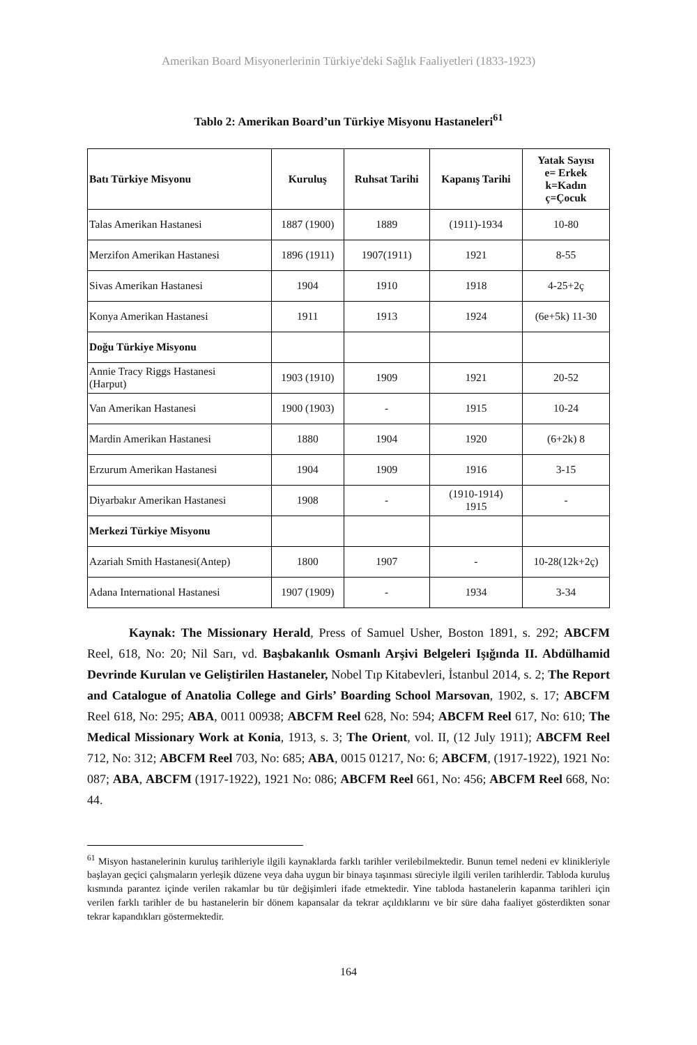Amerikan Board Misyonerlerinin Türkiye'deki Sağlık Faaliyetleri (1833-1923)
Tablo 2: Amerikan Board’un Türkiye Misyonu Hastaneleri<sup>61</sup>
| Batı Türkiye Misyonu | Kuruluş | Ruhsat Tarihi | Kapanış Tarihi | Yatak Sayısı e= Erkek k=Kadın ç=Çocuk |
| --- | --- | --- | --- | --- |
| Talas Amerikan Hastanesi | 1887 (1900) | 1889 | (1911)-1934 | 10-80 |
| Merzifon Amerikan Hastanesi | 1896 (1911) | 1907(1911) | 1921 | 8-55 |
| Sivas Amerikan Hastanesi | 1904 | 1910 | 1918 | 4-25+2ç |
| Konya Amerikan Hastanesi | 1911 | 1913 | 1924 | (6e+5k) 11-30 |
| Doğu Türkiye Misyonu | | | | |
| Annie Tracy Riggs Hastanesi (Harput) | 1903 (1910) | 1909 | 1921 | 20-52 |
| Van Amerikan Hastanesi | 1900 (1903) | - | 1915 | 10-24 |
| Mardin Amerikan Hastanesi | 1880 | 1904 | 1920 | (6+2k) 8 |
| Erzurum Amerikan Hastanesi | 1904 | 1909 | 1916 | 3-15 |
| Diyarbakır Amerikan Hastanesi | 1908 | - | (1910-1914) 1915 | - |
| Merkezi Türkiye Misyonu | | | | |
| Azariah Smith Hastanesi(Antep) | 1800 | 1907 | - | 10-28(12k+2ç) |
| Adana International Hastanesi | 1907 (1909) | - | 1934 | 3-34 |
Kaynak: The Missionary Herald, Press of Samuel Usher, Boston 1891, s. 292; ABCFM Reel, 618, No: 20; Nil Sarı, vd. Başbakanlık Osmanlı Arşivi Belgeleri Işığında II. Abdülhamid Devrinde Kurulan ve Geliştirilen Hastaneler, Nobel Tıp Kitabevleri, İstanbul 2014, s. 2; The Report and Catalogue of Anatolia College and Girls’ Boarding School Marsovan, 1902, s. 17; ABCFM Reel 618, No: 295; ABA, 0011 00938; ABCFM Reel 628, No: 594; ABCFM Reel 617, No: 610; The Medical Missionary Work at Konia, 1913, s. 3; The Orient, vol. II, (12 July 1911); ABCFM Reel 712, No: 312; ABCFM Reel 703, No: 685; ABA, 0015 01217, No: 6; ABCFM, (1917-1922), 1921 No: 087; ABA, ABCFM (1917-1922), 1921 No: 086; ABCFM Reel 661, No: 456; ABCFM Reel 668, No: 44.
<sup>61</sup> Misyon hastanelerinin kuruluş tarihleriyle ilgili kaynaklarda farklı tarihler verilebilmektedir. Bunun temel nedeni ev klinikleriyle başlayan geçici çalışmaların yerleşik düzene veya daha uygun bir binaya taşınması süreciyle ilgili verilen tarihlerdir. Tabloda kuruluş kısmında parantez içinde verilen rakamlar bu tür değişimleri ifade etmektedir. Yine tabloda hastanelerin kapanma tarihleri için verilen farklı tarihler de bu hastanelerin bir dönem kapansalar da tekrar açıldıklarını ve bir süre daha faaliyet gösterdikten sonar tekrar kapandıkları göstermektedir.
164